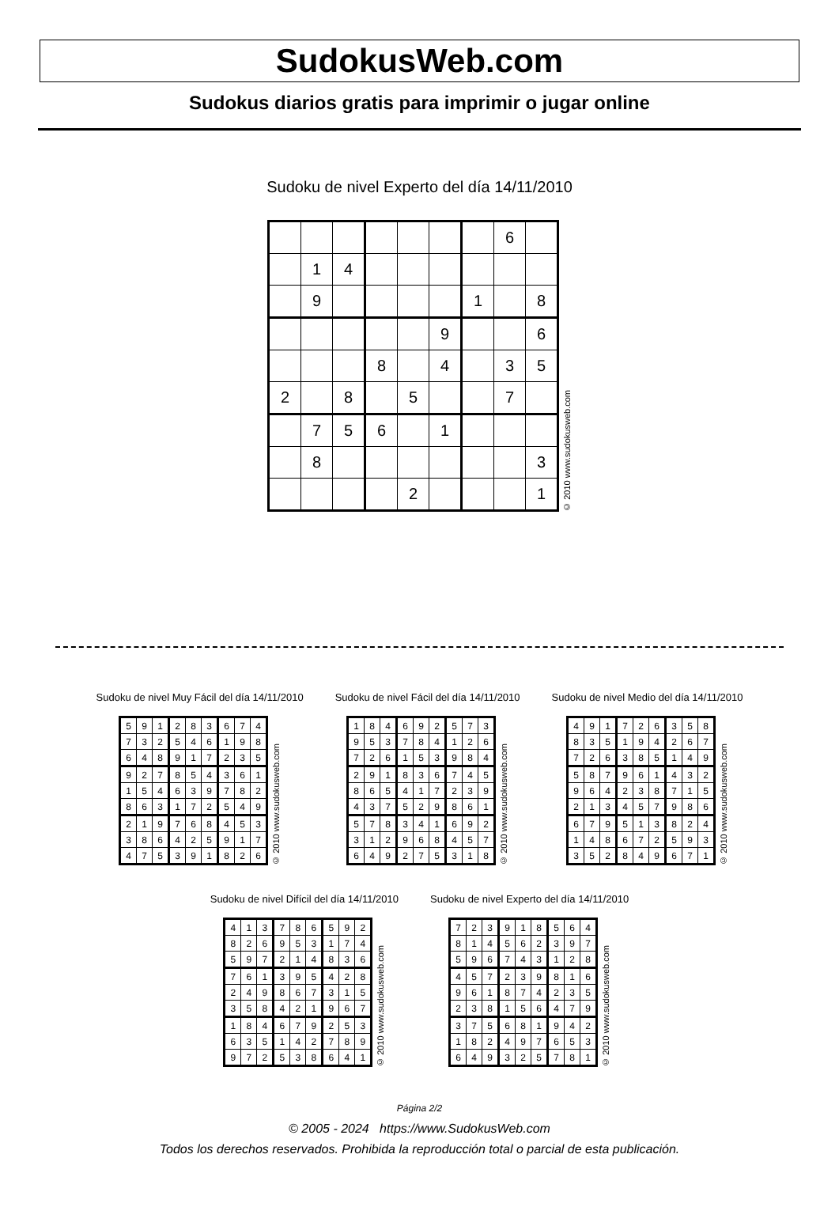SudokusWeb.com
Sudokus diarios gratis para imprimir o jugar online
Sudoku de nivel Experto del día 14/11/2010
| | | | | | | | 6 | |
| | 1 | 4 | | | | | | |
| | 9 | | | | | 1 | | 8 |
| | | | | | 9 | | | 6 |
| | | | 8 | | 4 | | 3 | 5 |
| 2 | | 8 | | 5 | | | 7 | |
| | 7 | 5 | 6 | | 1 | | | |
| | 8 | | | | | | | 3 |
| | | | | 2 | | | | 1 |
© 2010 www.sudokusweb.com
Sudoku de nivel Muy Fácil del día 14/11/2010
| 5 | 9 | 1 | 2 | 8 | 3 | 6 | 7 | 4 |
| 7 | 3 | 2 | 5 | 4 | 6 | 1 | 9 | 8 |
| 6 | 4 | 8 | 9 | 1 | 7 | 2 | 3 | 5 |
| 9 | 2 | 7 | 8 | 5 | 4 | 3 | 6 | 1 |
| 1 | 5 | 4 | 6 | 3 | 9 | 7 | 8 | 2 |
| 8 | 6 | 3 | 1 | 7 | 2 | 5 | 4 | 9 |
| 2 | 1 | 9 | 7 | 6 | 8 | 4 | 5 | 3 |
| 3 | 8 | 6 | 4 | 2 | 5 | 9 | 1 | 7 |
| 4 | 7 | 5 | 3 | 9 | 1 | 8 | 2 | 6 |
© 2010 www.sudokusweb.com
Sudoku de nivel Fácil del día 14/11/2010
| 1 | 8 | 4 | 6 | 9 | 2 | 5 | 7 | 3 |
| 9 | 5 | 3 | 7 | 8 | 4 | 1 | 2 | 6 |
| 7 | 2 | 6 | 1 | 5 | 3 | 9 | 8 | 4 |
| 2 | 9 | 1 | 8 | 3 | 6 | 7 | 4 | 5 |
| 8 | 6 | 5 | 4 | 1 | 7 | 2 | 3 | 9 |
| 4 | 3 | 7 | 5 | 2 | 9 | 8 | 6 | 1 |
| 5 | 7 | 8 | 3 | 4 | 1 | 6 | 9 | 2 |
| 3 | 1 | 2 | 9 | 6 | 8 | 4 | 5 | 7 |
| 6 | 4 | 9 | 2 | 7 | 5 | 3 | 1 | 8 |
© 2010 www.sudokusweb.com
Sudoku de nivel Medio del día 14/11/2010
| 4 | 9 | 1 | 7 | 2 | 6 | 3 | 5 | 8 |
| 8 | 3 | 5 | 1 | 9 | 4 | 2 | 6 | 7 |
| 7 | 2 | 6 | 3 | 8 | 5 | 1 | 4 | 9 |
| 5 | 8 | 7 | 9 | 6 | 1 | 4 | 3 | 2 |
| 9 | 6 | 4 | 2 | 3 | 8 | 7 | 1 | 5 |
| 2 | 1 | 3 | 4 | 5 | 7 | 9 | 8 | 6 |
| 6 | 7 | 9 | 5 | 1 | 3 | 8 | 2 | 4 |
| 1 | 4 | 8 | 6 | 7 | 2 | 5 | 9 | 3 |
| 3 | 5 | 2 | 8 | 4 | 9 | 6 | 7 | 1 |
© 2010 www.sudokusweb.com
Sudoku de nivel Difícil del día 14/11/2010
| 4 | 1 | 3 | 7 | 8 | 6 | 5 | 9 | 2 |
| 8 | 2 | 6 | 9 | 5 | 3 | 1 | 7 | 4 |
| 5 | 9 | 7 | 2 | 1 | 4 | 8 | 3 | 6 |
| 7 | 6 | 1 | 3 | 9 | 5 | 4 | 2 | 8 |
| 2 | 4 | 9 | 8 | 6 | 7 | 3 | 1 | 5 |
| 3 | 5 | 8 | 4 | 2 | 1 | 9 | 6 | 7 |
| 1 | 8 | 4 | 6 | 7 | 9 | 2 | 5 | 3 |
| 6 | 3 | 5 | 1 | 4 | 2 | 7 | 8 | 9 |
| 9 | 7 | 2 | 5 | 3 | 8 | 6 | 4 | 1 |
© 2010 www.sudokusweb.com
Sudoku de nivel Experto del día 14/11/2010
| 7 | 2 | 3 | 9 | 1 | 8 | 5 | 6 | 4 |
| 8 | 1 | 4 | 5 | 6 | 2 | 3 | 9 | 7 |
| 5 | 9 | 6 | 7 | 4 | 3 | 1 | 2 | 8 |
| 4 | 5 | 7 | 2 | 3 | 9 | 8 | 1 | 6 |
| 9 | 6 | 1 | 8 | 7 | 4 | 2 | 3 | 5 |
| 2 | 3 | 8 | 1 | 5 | 6 | 4 | 7 | 9 |
| 3 | 7 | 5 | 6 | 8 | 1 | 9 | 4 | 2 |
| 1 | 8 | 2 | 4 | 9 | 7 | 6 | 5 | 3 |
| 6 | 4 | 9 | 3 | 2 | 5 | 7 | 8 | 1 |
© 2010 www.sudokusweb.com
Página 2/2
© 2005 - 2024 https://www.SudokusWeb.com
Todos los derechos reservados. Prohibida la reproducción total o parcial de esta publicación.